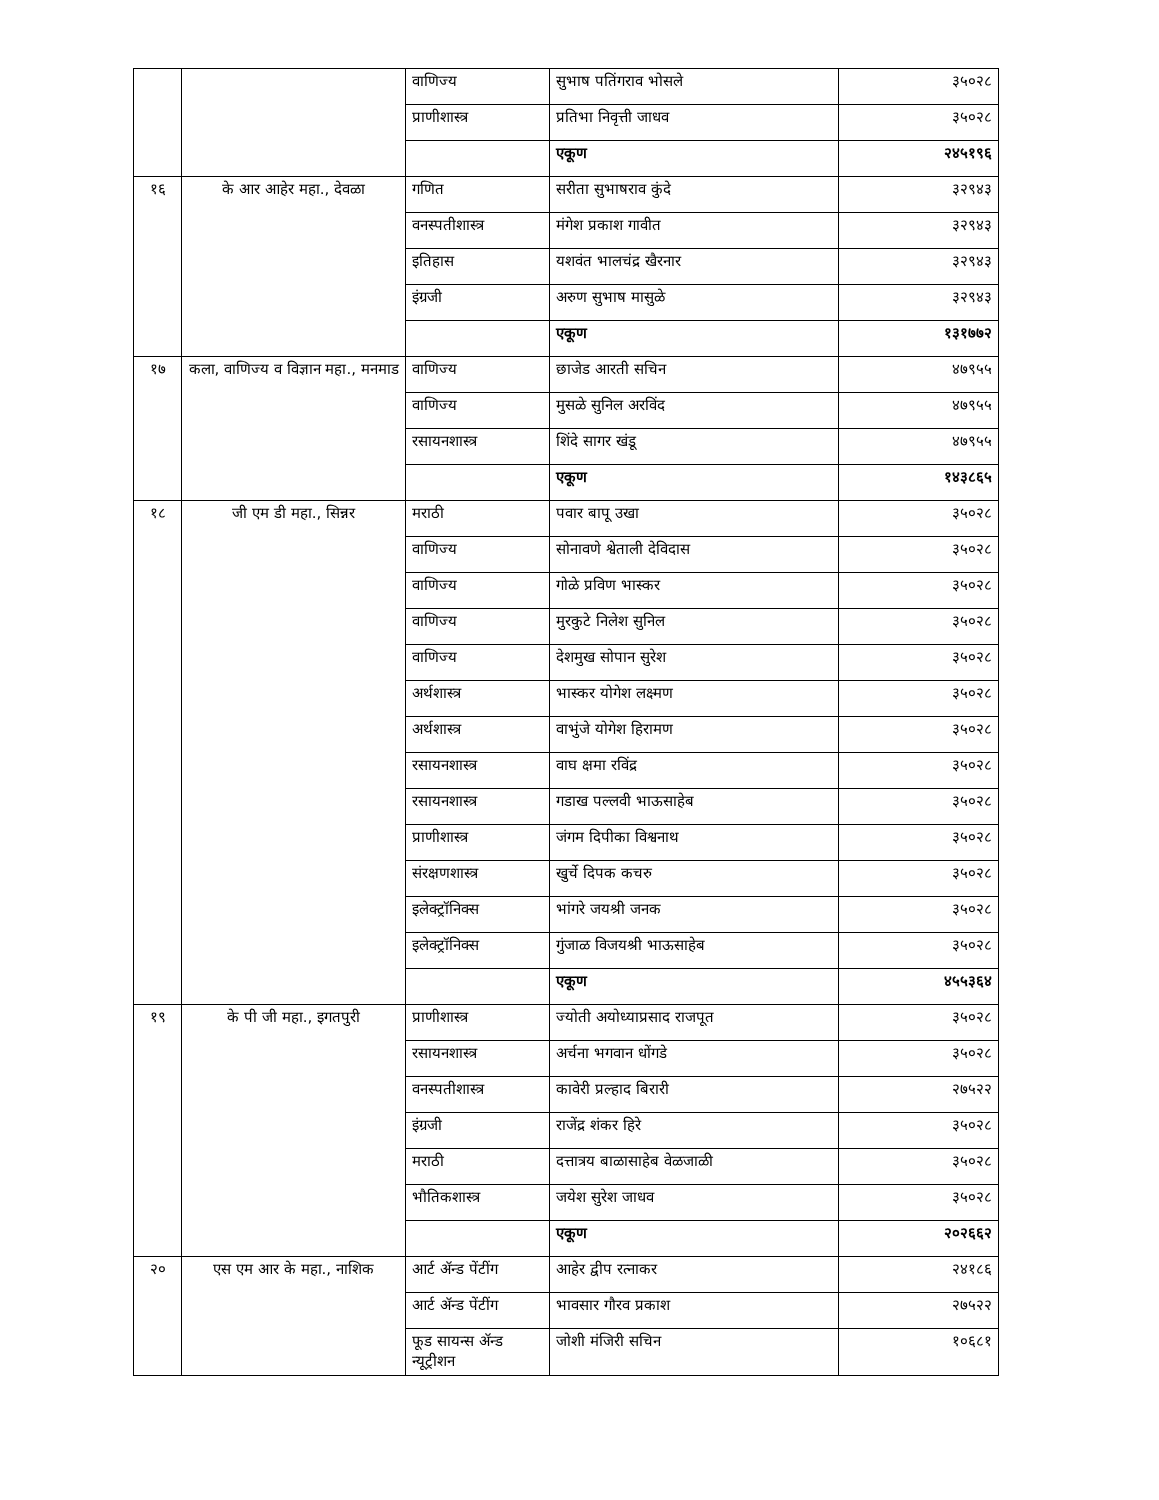| | | वाणिज्य | सुभाष पतिंगराव भोसले | ३५०२८ |
| | | प्राणीशास्त्र | प्रतिभा निवृत्ती जाधव | ३५०२८ |
| | | | एकूण | २४५१९६ |
| १६ | के आर आहेर महा., देवळा | गणित | सरीता सुभाषराव कुंदे | ३२९४३ |
| | | वनस्पतीशास्त्र | मंगेश प्रकाश गावीत | ३२९४३ |
| | | इतिहास | यशवंत भालचंद्र खैरनार | ३२९४३ |
| | | इंग्रजी | अरुण सुभाष मासुळे | ३२९४३ |
| | | | एकूण | १३१७७२ |
| १७ | कला, वाणिज्य व विज्ञान महा., मनमाड | वाणिज्य | छाजेड आरती सचिन | ४७९५५ |
| | | वाणिज्य | मुसळे सुनिल अरविंद | ४७९५५ |
| | | रसायनशास्त्र | शिंदे सागर खंडू | ४७९५५ |
| | | | एकूण | १४३८६५ |
| १८ | जी एम डी महा., सिन्नर | मराठी | पवार बापू उखा | ३५०२८ |
| | | वाणिज्य | सोनावणे श्वेताली देविदास | ३५०२८ |
| | | वाणिज्य | गोळे प्रविण भास्कर | ३५०२८ |
| | | वाणिज्य | मुरकुटे निलेश सुनिल | ३५०२८ |
| | | वाणिज्य | देशमुख सोपान सुरेश | ३५०२८ |
| | | अर्थशास्त्र | भास्कर योगेश लक्ष्मण | ३५०२८ |
| | | अर्थशास्त्र | वाभुंजे योगेश हिरामण | ३५०२८ |
| | | रसायनशास्त्र | वाघ क्षमा रविंद्र | ३५०२८ |
| | | रसायनशास्त्र | गडाख पल्लवी भाऊसाहेब | ३५०२८ |
| | | प्राणीशास्त्र | जंगम दिपीका विश्वनाथ | ३५०२८ |
| | | संरक्षणशास्त्र | खुर्चे दिपक कचरु | ३५०२८ |
| | | इलेक्ट्रॉनिक्स | भांगरे जयश्री जनक | ३५०२८ |
| | | इलेक्ट्रॉनिक्स | गुंजाळ विजयश्री भाऊसाहेब | ३५०२८ |
| | | | एकूण | ४५५३६४ |
| १९ | के पी जी महा., इगतपुरी | प्राणीशास्त्र | ज्योती अयोध्याप्रसाद राजपूत | ३५०२८ |
| | | रसायनशास्त्र | अर्चना भगवान धोंगडे | ३५०२८ |
| | | वनस्पतीशास्त्र | कावेरी प्रल्हाद बिरारी | २७५२२ |
| | | इंग्रजी | राजेंद्र शंकर हिरे | ३५०२८ |
| | | मराठी | दत्तात्रय बाळासाहेब वेळजाळी | ३५०२८ |
| | | भौतिकशास्त्र | जयेश सुरेश जाधव | ३५०२८ |
| | | | एकूण | २०२६६२ |
| २० | एस एम आर के महा., नाशिक | आर्ट ॲन्ड पेंटींग | आहेर द्वीप रत्नाकर | २४१८६ |
| | | आर्ट ॲन्ड पेंटींग | भावसार गौरव प्रकाश | २७५२२ |
| | | फूड सायन्स ॲन्ड न्यूट्रीशन | जोशी मंजिरी सचिन | १०६८१ |